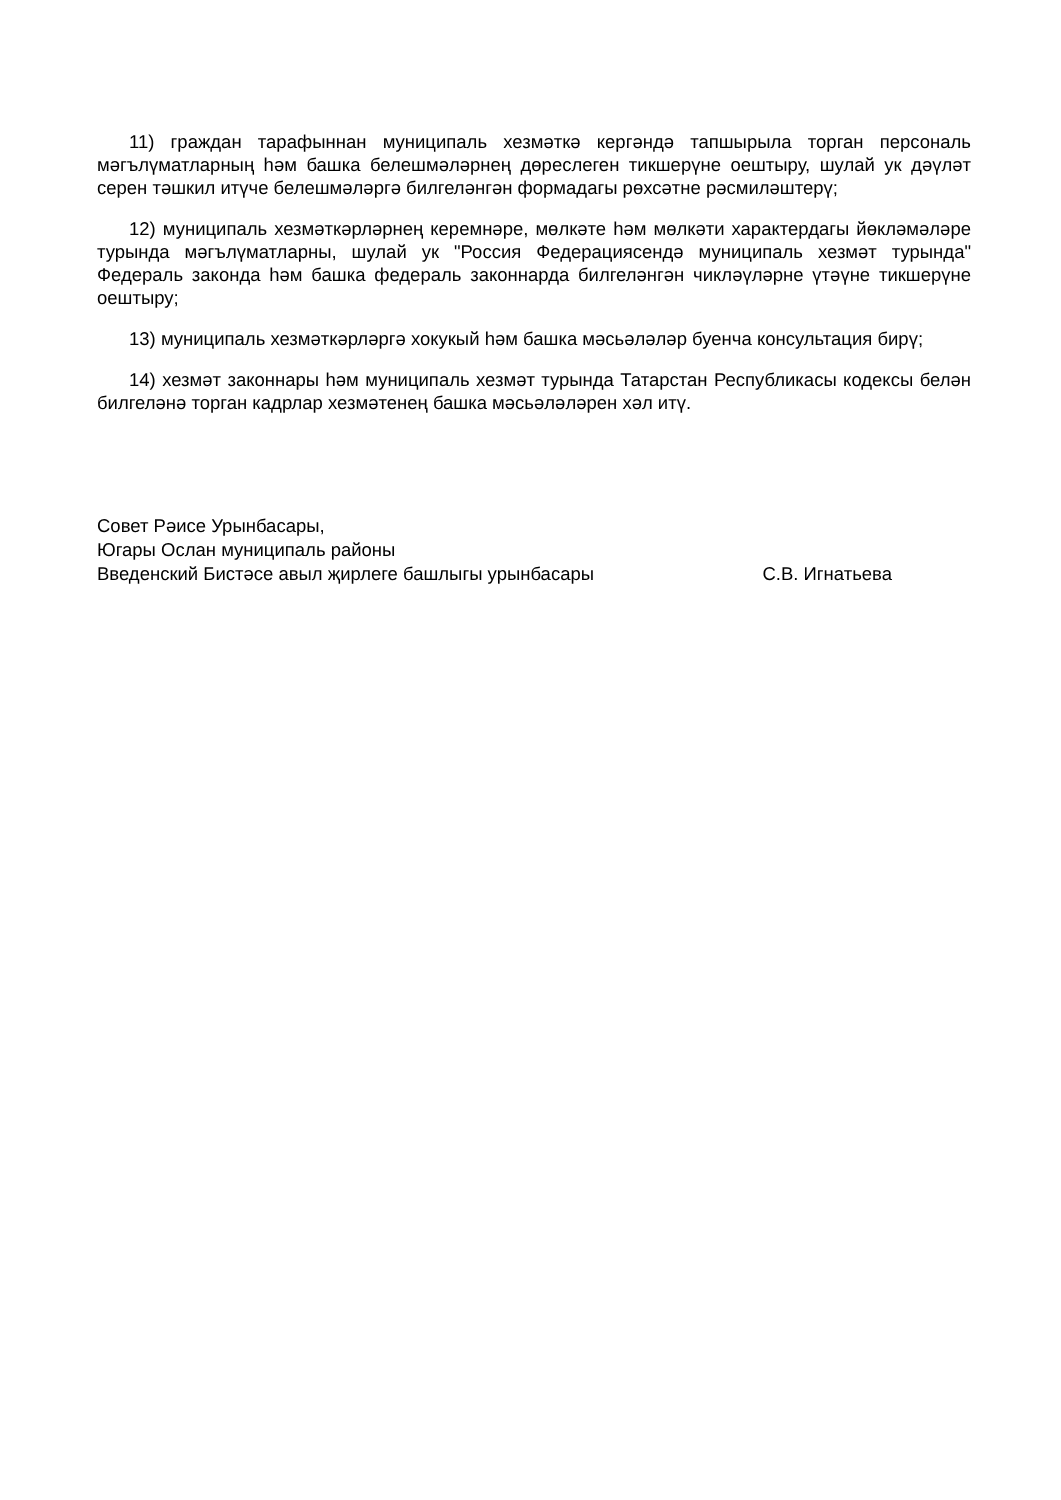11) граждан тарафыннан муниципаль хезмәткә кергәндә тапшырыла торган персональ мәгълүматларның һәм башка белешмәләрнең дөреслеген тикшерүне оештыру, шулай ук дәүләт серен тәшкил итүче белешмәләргә билгеләнгән формадагы рөхсәтне рәсмиләштерү;
12) муниципаль хезмәткәрләрнең керемнәре, мөлкәте һәм мөлкәти характердагы йөкләмәләре турында мәгълүматларны, шулай ук "Россия Федерациясендә муниципаль хезмәт турында" Федераль законда һәм башка федераль законнарда билгеләнгән чикләүләрне үтәүне тикшерүне оештыру;
13) муниципаль хезмәткәрләргә хокукый һәм башка мәсьәләләр буенча консультация бирү;
14) хезмәт законнары һәм муниципаль хезмәт турында Татарстан Республикасы кодексы белән билгеләнә торган кадрлар хезмәтенең башка мәсьәләләрен хәл итү.
Совет Рәисе Урынбасары,
Югары Ослан муниципаль районы
Введенский Бистәсе авыл җирлеге башлыгы урынбасары С.В. Игнатьева